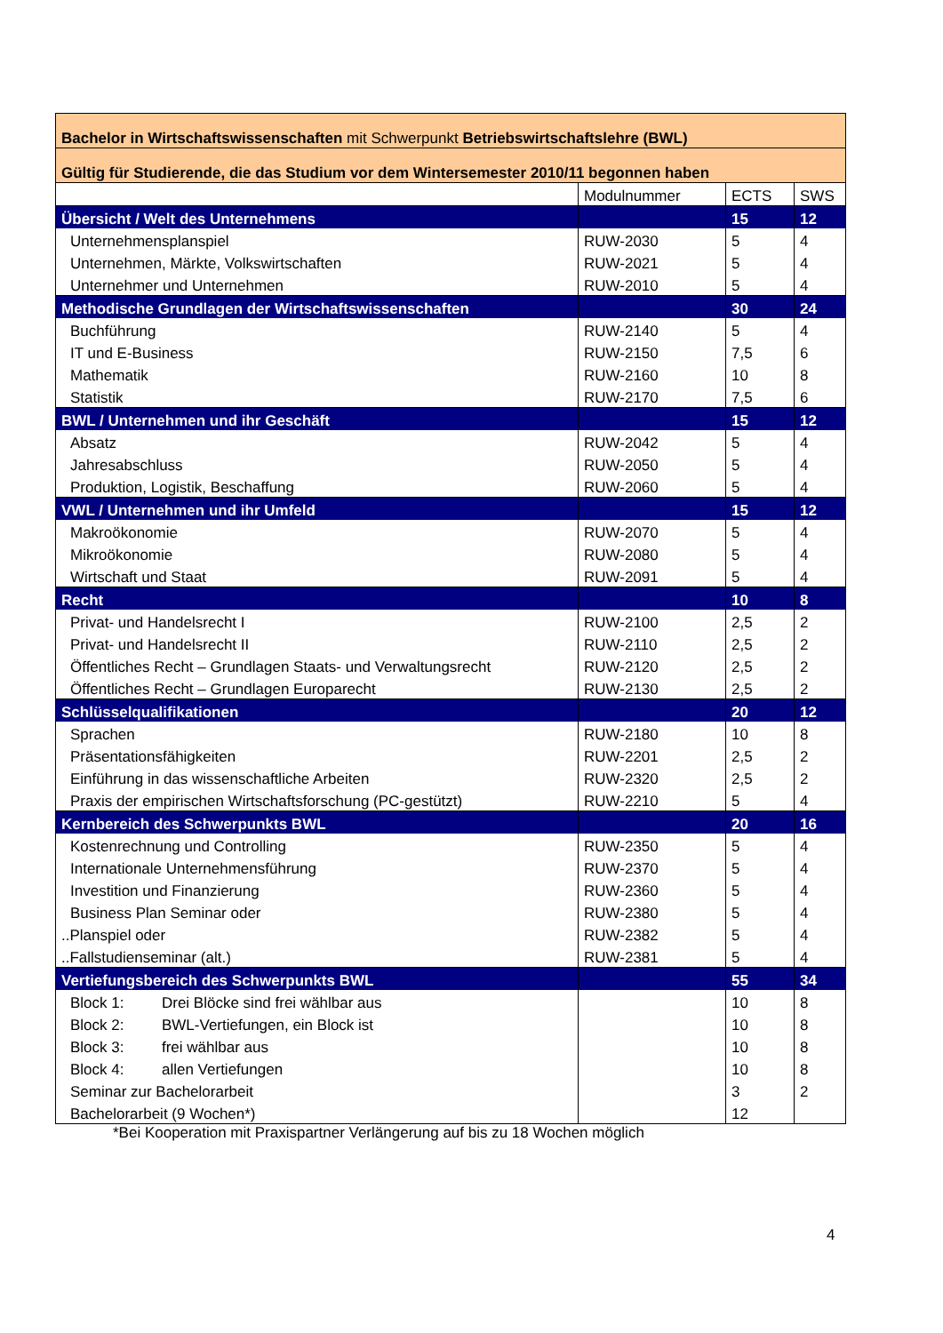| Bachelor in Wirtschaftswissenschaften mit Schwerpunkt Betriebswirtschaftslehre (BWL) | | | |
| Gültig für Studierende, die das Studium vor dem Wintersemester 2010/11 begonnen haben | | | |
| | Modulnummer | ECTS | SWS |
| Übersicht / Welt des Unternehmens | | 15 | 12 |
| Unternehmensplanspiel | RUW-2030 | 5 | 4 |
| Unternehmen, Märkte, Volkswirtschaften | RUW-2021 | 5 | 4 |
| Unternehmer und Unternehmen | RUW-2010 | 5 | 4 |
| Methodische Grundlagen der Wirtschaftswissenschaften | | 30 | 24 |
| Buchführung | RUW-2140 | 5 | 4 |
| IT und E-Business | RUW-2150 | 7,5 | 6 |
| Mathematik | RUW-2160 | 10 | 8 |
| Statistik | RUW-2170 | 7,5 | 6 |
| BWL / Unternehmen und ihr Geschäft | | 15 | 12 |
| Absatz | RUW-2042 | 5 | 4 |
| Jahresabschluss | RUW-2050 | 5 | 4 |
| Produktion, Logistik, Beschaffung | RUW-2060 | 5 | 4 |
| VWL / Unternehmen und ihr Umfeld | | 15 | 12 |
| Makroökonomie | RUW-2070 | 5 | 4 |
| Mikroökonomie | RUW-2080 | 5 | 4 |
| Wirtschaft und Staat | RUW-2091 | 5 | 4 |
| Recht | | 10 | 8 |
| Privat- und Handelsrecht I | RUW-2100 | 2,5 | 2 |
| Privat- und Handelsrecht II | RUW-2110 | 2,5 | 2 |
| Öffentliches Recht – Grundlagen Staats- und Verwaltungsrecht | RUW-2120 | 2,5 | 2 |
| Öffentliches Recht – Grundlagen Europarecht | RUW-2130 | 2,5 | 2 |
| Schlüsselqualifikationen | | 20 | 12 |
| Sprachen | RUW-2180 | 10 | 8 |
| Präsentationsfähigkeiten | RUW-2201 | 2,5 | 2 |
| Einführung in das wissenschaftliche Arbeiten | RUW-2320 | 2,5 | 2 |
| Praxis der empirischen Wirtschaftsforschung (PC-gestützt) | RUW-2210 | 5 | 4 |
| Kernbereich des Schwerpunkts BWL | | 20 | 16 |
| Kostenrechnung und Controlling | RUW-2350 | 5 | 4 |
| Internationale Unternehmensführung | RUW-2370 | 5 | 4 |
| Investition und Finanzierung | RUW-2360 | 5 | 4 |
| Business Plan Seminar oder | RUW-2380 | 5 | 4 |
| ..Planspiel oder | RUW-2382 | 5 | 4 |
| ..Fallstudienseminar (alt.) | RUW-2381 | 5 | 4 |
| Vertiefungsbereich des Schwerpunkts BWL | | 55 | 34 |
| Block 1: Drei Blöcke sind frei wählbar aus | | 10 | 8 |
| Block 2: BWL-Vertiefungen, ein Block ist | | 10 | 8 |
| Block 3: frei wählbar aus | | 10 | 8 |
| Block 4: allen Vertiefungen | | 10 | 8 |
| Seminar zur Bachelorarbeit | | 3 | 2 |
| Bachelorarbeit (9 Wochen*) | | 12 | |
*Bei Kooperation mit Praxispartner Verlängerung auf bis zu 18 Wochen möglich
4